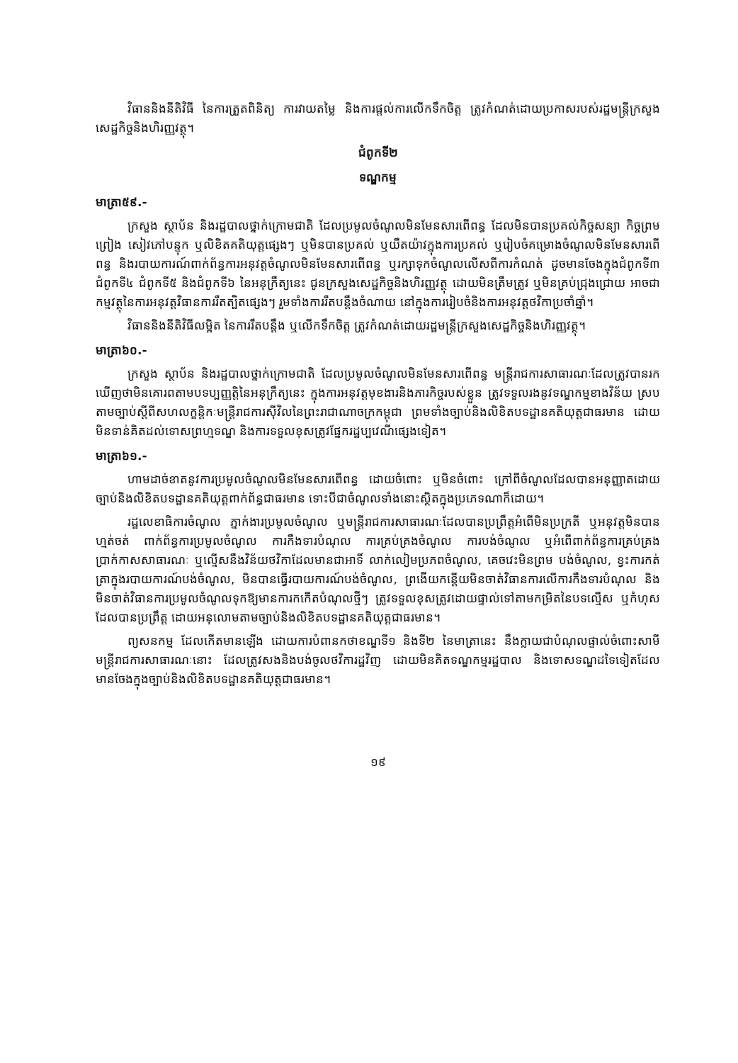វិធាននិងនីតិវិធី នៃការត្រួតពិនិត្យ ការវាយតម្លៃ និងការផ្តល់ការលើកទឹកចិត្ត ត្រូវកំណត់ដោយប្រកាសរបស់រដ្ឋមន្ត្រីក្រសួងសេដ្ឋកិច្ចនិងហិរញ្ញវត្ថុ។
ជំពូកទី២
ទណ្ឌកម្ម
មាត្រា៥៩.-
ក្រសួង ស្ថាប័ន និងរដ្ឋបាលថ្នាក់ក្រោមជាតិ ដែលប្រមូលចំណូលមិនមែនសារពើពន្ធ ដែលមិនបានប្រគល់កិច្ចសន្យា កិច្ចព្រមព្រៀង សៀវភៅបន្ទុក ឬលិខិតគតិយុត្តផ្សេងៗ ឬមិនបានប្រគល់ ឬយឺតយ៉ាវក្នុងការប្រគល់ ឬរៀបចំគម្រោងចំណូលមិនមែនសារពើពន្ធ និងរបាយការណ៍ពាក់ព័ន្ធការអនុវត្តចំណូលមិនមែនសារពើពន្ធ ឬរក្សាទុកចំណូលលើសពីការកំណត់ ដូចមានចែងក្នុងជំពូកទី៣ ជំពូកទី៤ ជំពូកទី៥ និងជំពូកទី៦ នៃអនុក្រឹត្យនេះ ជូនក្រសួងសេដ្ឋកិច្ចនិងហិរញ្ញវត្ថុ ដោយមិនត្រឹមត្រូវ ឬមិនគ្រប់ជ្រុងជ្រោយ អាចជាកម្មវត្ថុនៃការអនុវត្តវិធានការរឹតត្បិតផ្សេងៗ រួមទាំងការរឹតបន្តឹងចំណាយ នៅក្នុងការរៀបចំនិងការអនុវត្តថវិកាប្រចាំឆ្នាំ។
វិធាននិងនីតិវិធីលម្អិត នៃការរឹតបន្តឹង ឬលើកទឹកចិត្ត ត្រូវកំណត់ដោយរដ្ឋមន្ត្រីក្រសួងសេដ្ឋកិច្ចនិងហិរញ្ញវត្ថុ។
មាត្រា៦០.-
ក្រសួង ស្ថាប័ន និងរដ្ឋបាលថ្នាក់ក្រោមជាតិ ដែលប្រមូលចំណូលមិនមែនសារពើពន្ធ មន្ត្រីរាជការសាធារណៈដែលត្រូវបានរកឃើញថាមិនគោរពតាមបទប្បញ្ញត្តិនៃអនុក្រឹត្យនេះ ក្នុងការអនុវត្តមុខងារនិងភារកិច្ចរបស់ខ្លួន ត្រូវទទួលរងនូវទណ្ឌកម្មខាងវិន័យ ស្របតាមច្បាប់ស្តីពីសហលក្ខន្តិកៈមន្ត្រីរាជការស៊ីវិលនៃព្រះរាជាណាចក្រកម្ពុជា ព្រមទាំងច្បាប់និងលិខិតបទដ្ឋានគតិយុត្តជាធរមាន ដោយមិនទាន់គិតដល់ទោសព្រហ្មទណ្ឌ និងការទទួលខុសត្រូវផ្នែករដ្ឋប្បវេណីផ្សេងទៀត។
មាត្រា៦១.-
ហាមដាច់ខាតនូវការប្រមូលចំណូលមិនមែនសារពើពន្ធ ដោយចំពោះ ឬមិនចំពោះ ក្រៅពីចំណូលដែលបានអនុញ្ញាតដោយច្បាប់និងលិខិតបទដ្ឋានគតិយុត្តពាក់ព័ន្ធជាធរមាន ទោះបីជាចំណូលទាំងនោះស្ថិតក្នុងប្រភេទណាក៏ដោយ។
រដ្ឋលេខាធិការចំណូល ភ្នាក់ងារប្រមូលចំណូល ឬមន្ត្រីរាជការសាធារណៈដែលបានប្រព្រឹត្តអំពើមិនប្រក្រតី ឬអនុវត្តមិនបានហ្មត់ចត់ ពាក់ព័ន្ធការប្រមូលចំណូល ការកឹងទារបំណុល ការគ្រប់គ្រងចំណូល ការបង់ចំណូល ឬអំពើពាក់ព័ន្ធការគ្រប់គ្រងប្រាក់កាសសាធារណៈ ឬល្មើសនឹងវិន័យថវិកាដែលមានជាអាទិ៍ លាក់លៀមប្រភពចំណូល, គេចវេះមិនព្រម បង់ចំណូល, ខ្វះការកត់ត្រាក្នុងរបាយការណ៍បង់ចំណូល, មិនបានធ្វើរបាយការណ៍បង់ចំណូល, ព្រងើយកន្តើយមិនចាត់វិធានការលើការកឹងទារបំណុល និងមិនចាត់វិធានការប្រមូលចំណូលទុកឱ្យមានការកកើតបំណុលថ្មីៗ ត្រូវទទួលខុសត្រូវដោយផ្ទាល់ទៅតាមកម្រិតនៃបទល្មើស ឬកំហុស ដែលបានប្រព្រឹត្ត ដោយអនុលោមតាមច្បាប់និងលិខិតបទដ្ឋានគតិយុត្តជាធរមាន។
ព្យសនកម្ម ដែលកើតមានឡើង ដោយការបំពានកថាខណ្ឌទី១ និងទី២ នៃមាត្រានេះ នឹងក្លាយជាបំណុលផ្ទាល់ចំពោះសាមីមន្ត្រីរាជការសាធារណៈនោះ ដែលត្រូវសងនិងបង់ចូលថវិការដ្ឋវិញ ដោយមិនគិតទណ្ឌកម្មរដ្ឋបាល និងទោសទណ្ឌដទៃទៀតដែលមានចែងក្នុងច្បាប់និងលិខិតបទដ្ឋានគតិយុត្តជាធរមាន។
១៩